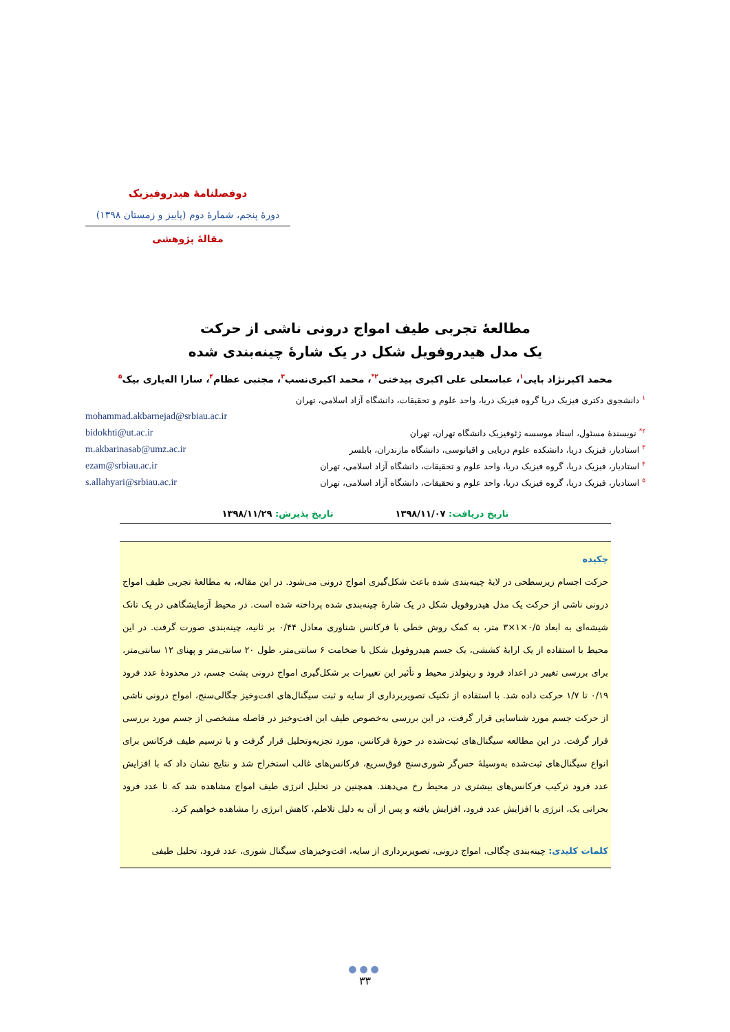دوفصلنامهٔ هیدروفیزیک
دورهٔ پنجم، شمارهٔ دوم (پاییز و زمستان ۱۳۹۸)
مقالهٔ پژوهشی
مطالعهٔ تجربی طیف امواج درونی ناشی از حرکت
یک مدل هیدروفویل شکل در یک شارهٔ چینه‌بندی شده
محمد اکبرنژاد بایی<sup>۱</sup>، عباسعلی علی اکبری بیدختی<sup>۲*</sup>، محمد اکبری‌نسب<sup>۳</sup>، مجتبی عظام<sup>۴</sup>، سارا اله‌یاری بیک<sup>۵</sup>
<sup>۱</sup> دانشجوی دکتری فیزیک دریا گروه فیزیک دریا، واحد علوم و تحقیقات، دانشگاه آزاد اسلامی، تهران
mohammad.akbarnejad@srbiau.ac.ir
<sup>۲*</sup> نویسندهٔ مسئول، استاد موسسه ژئوفیزیک دانشگاه تهران، تهران bidokhti@ut.ac.ir
<sup>۳</sup> استادیار، فیزیک دریا، دانشکده علوم دریایی و اقیانوسی، دانشگاه مازندران، بابلسر m.akbarinasab@umz.ac.ir
<sup>۴</sup> استادیار، فیزیک دریا، گروه فیزیک دریا، واحد علوم و تحقیقات، دانشگاه آزاد اسلامی، تهران ezam@srbiau.ac.ir
<sup>۵</sup> استادیار، فیزیک دریا، گروه فیزیک دریا، واحد علوم و تحقیقات، دانشگاه آزاد اسلامی، تهران s.allahyari@srbiau.ac.ir
تاریخ دریافت: ۱۳۹۸/۱۱/۰۷ تاریخ پذیرش: ۱۳۹۸/۱۱/۲۹
چکیده
حرکت اجسام زیرسطحی در لایهٔ چینه‌بندی شده باعث شکل‌گیری امواج درونی می‌شود. در این مقاله، به مطالعهٔ تجربی طیف امواج درونی ناشی از حرکت یک مدل هیدروفویل شکل در یک شارهٔ چینه‌بندی شده پرداخته شده است. در محیط آزمایشگاهی در یک تانک شیشه‌ای به ابعاد ۰/۵×۱×۳ متر، به کمک روش خطی با فرکانس شناوری معادل ۰/۴۴ بر ثانیه، چینه‌بندی صورت گرفت. در این محیط با استفاده از یک ارابهٔ کششی، یک جسم هیدروفویل شکل با ضخامت ۶ سانتی‌متر، طول ۲۰ سانتی‌متر و پهنای ۱۲ سانتی‌متر، برای بررسی تغییر در اعداد فرود و رینولدز محیط و تأثیر این تغییرات بر شکل‌گیری امواج درونی پشت جسم، در محدودهٔ عدد فرود ۰/۱۹ تا ۱/۷ حرکت داده شد. با استفاده از تکنیک تصویربرداری از سایه و ثبت سیگنال‌های افت‌وخیز چگالی‌سنج، امواج درونی ناشی از حرکت جسم مورد شناسایی قرار گرفت، در این بررسی به‌خصوص طیف این افت‌وخیز در فاصله مشخصی از جسم مورد بررسی قرار گرفت. در این مطالعه سیگنال‌های ثبت‌شده در حوزهٔ فرکانس، مورد تجزیه‌وتحلیل قرار گرفت و با ترسیم طیف فرکانس برای انواع سیگنال‌های ثبت‌شده به‌وسیلهٔ حس‌گر شوری‌سنج فوق‌سریع، فرکانس‌های غالب استخراج شد و نتایج نشان داد که با افزایش عدد فرود ترکیب فرکانس‌های بیشتری در محیط رخ می‌دهند. همچنین در تحلیل انرژی طیف امواج مشاهده شد که تا عدد فرود بحرانی یک، انرژی با افزایش عدد فرود، افزایش یافته و پس از آن به دلیل تلاطم، کاهش انرژی را مشاهده خواهیم کرد.
کلمات کلیدی: چینه‌بندی چگالی، امواج درونی، تصویربرداری از سایه، افت‌وخیزهای سیگنال شوری، عدد فرود، تحلیل طیفی
●●●
۳۳